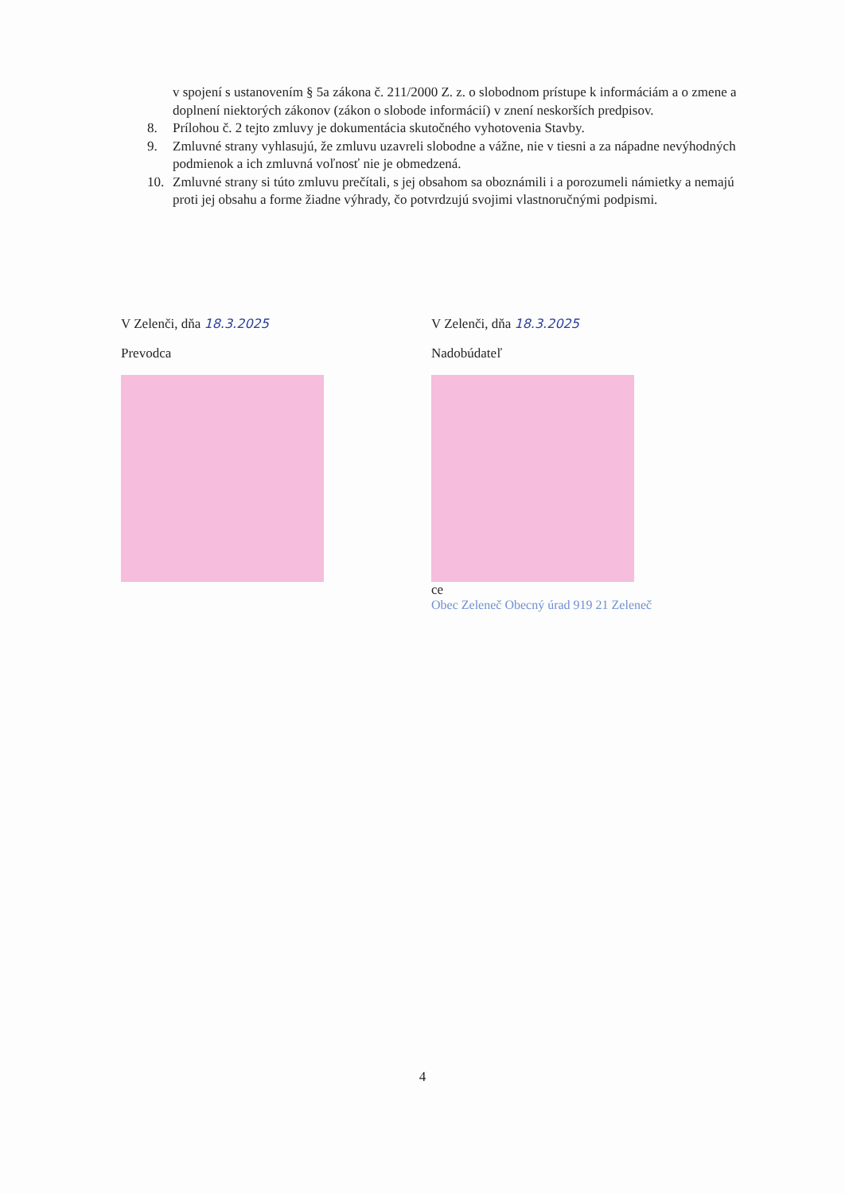v spojení s ustanovením § 5a zákona č. 211/2000 Z. z. o slobodnom prístupe k informáciám a o zmene a doplnení niektorých zákonov (zákon o slobode informácií) v znení neskorších predpisov.
8. Prílohou č. 2 tejto zmluvy je dokumentácia skutočného vyhotovenia Stavby.
9. Zmluvné strany vyhlasujú, že zmluvu uzavreli slobodne a vážne, nie v tiesni a za nápadne nevýhodných podmienok a ich zmluvná voľnosť nie je obmedzená.
10. Zmluvné strany si túto zmluvu prečítali, s jej obsahom sa oboznámili i a porozumeli námietky a nemajú proti jej obsahu a forme žiadne výhrady, čo potvrdzujú svojimi vlastnoručnými podpismi.
V Zelenči, dňa 18.3.2025
Prevodca
V Zelenči, dňa 18.3.2025
Nadobúdateľ
ce
Obec Zeleneč Obecný úrad 919 21 Zeleneč
4